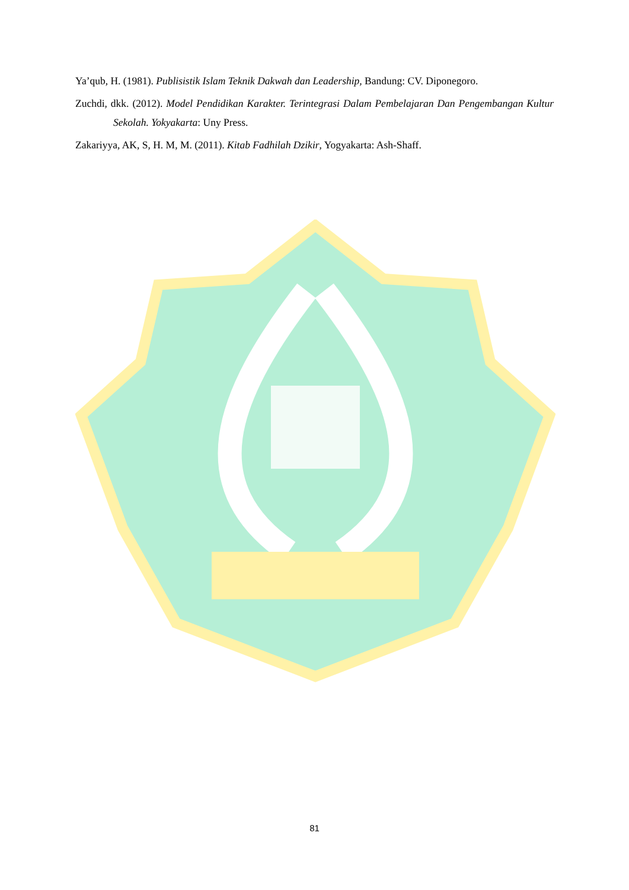Ya’qub, H. (1981). Publisistik Islam Teknik Dakwah dan Leadership, Bandung: CV. Diponegoro.
Zuchdi, dkk. (2012). Model Pendidikan Karakter. Terintegrasi Dalam Pembelajaran Dan Pengembangan Kultur Sekolah. Yokyakarta: Uny Press.
Zakariyya, AK, S, H. M, M. (2011). Kitab Fadhilah Dzikir, Yogyakarta: Ash-Shaff.
81